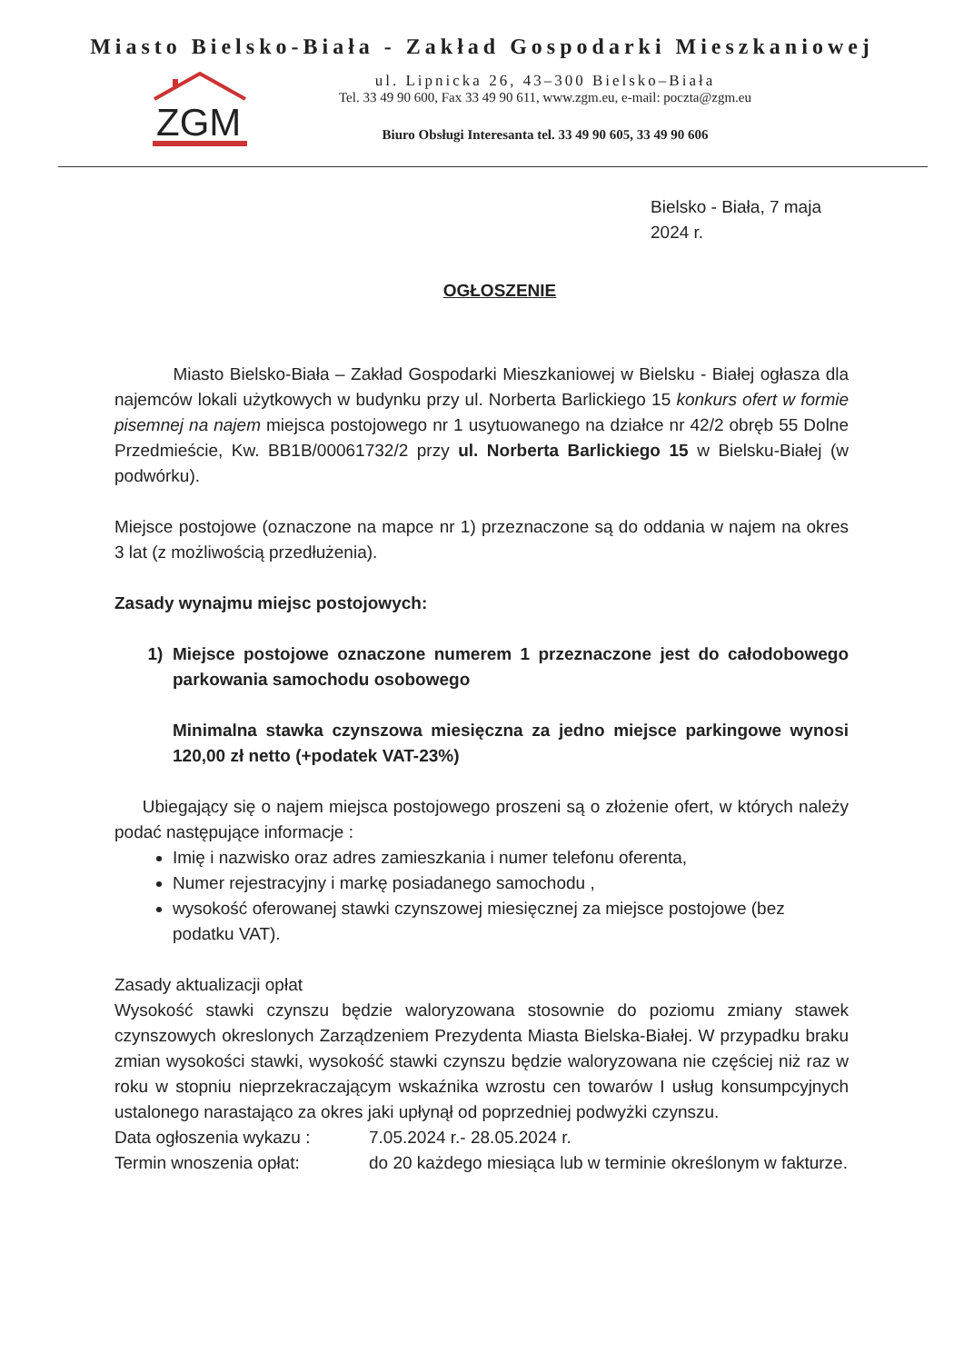Miasto Bielsko-Biała - Zakład Gospodarki Mieszkaniowej
ZGM
ul. Lipnicka 26, 43–300 Bielsko–Biała
Tel. 33 49 90 600, Fax 33 49 90 611, www.zgm.eu, e-mail: poczta@zgm.eu
Biuro Obsługi Interesanta tel. 33 49 90 605, 33 49 90 606
Bielsko - Biała, 7 maja 2024 r.
OGŁOSZENIE
Miasto Bielsko-Biała – Zakład Gospodarki Mieszkaniowej w Bielsku - Białej ogłasza dla najemców lokali użytkowych w budynku przy ul. Norberta Barlickiego 15 konkurs ofert w formie pisemnej na najem miejsca postojowego nr 1 usytuowanego na działce nr 42/2 obręb 55 Dolne Przedmieście, Kw. BB1B/00061732/2 przy ul. Norberta Barlickiego 15 w Bielsku-Białej (w podwórku).
Miejsce postojowe (oznaczone na mapce nr 1) przeznaczone są do oddania w najem na okres 3 lat (z możliwością przedłużenia).
Zasady wynajmu miejsc postojowych:
1) Miejsce postojowe oznaczone numerem 1 przeznaczone jest do całodobowego parkowania samochodu osobowego
Minimalna stawka czynszowa miesięczna za jedno miejsce parkingowe wynosi 120,00 zł netto (+podatek VAT-23%)
Ubiegający się o najem miejsca postojowego proszeni są o złożenie ofert, w których należy podać następujące informacje :
Imię i nazwisko oraz adres zamieszkania i numer telefonu oferenta,
Numer rejestracyjny i markę posiadanego samochodu ,
wysokość oferowanej stawki czynszowej miesięcznej za miejsce postojowe (bez podatku VAT).
Zasady aktualizacji opłat
Wysokość stawki czynszu będzie waloryzowana stosownie do poziomu zmiany stawek czynszowych okreslonych Zarządzeniem Prezydenta Miasta Bielska-Białej. W przypadku braku zmian wysokości stawki, wysokość stawki czynszu będzie waloryzowana nie częściej niż raz w roku w stopniu nieprzekraczającym wskaźnika wzrostu cen towarów I usług konsumpcyjnych ustalonego narastająco za okres jaki upłynął od poprzedniej podwyżki czynszu.
Data ogłoszenia wykazu : 7.05.2024 r.- 28.05.2024 r.
Termin wnoszenia opłat: do 20 każdego miesiąca lub w terminie określonym w fakturze.